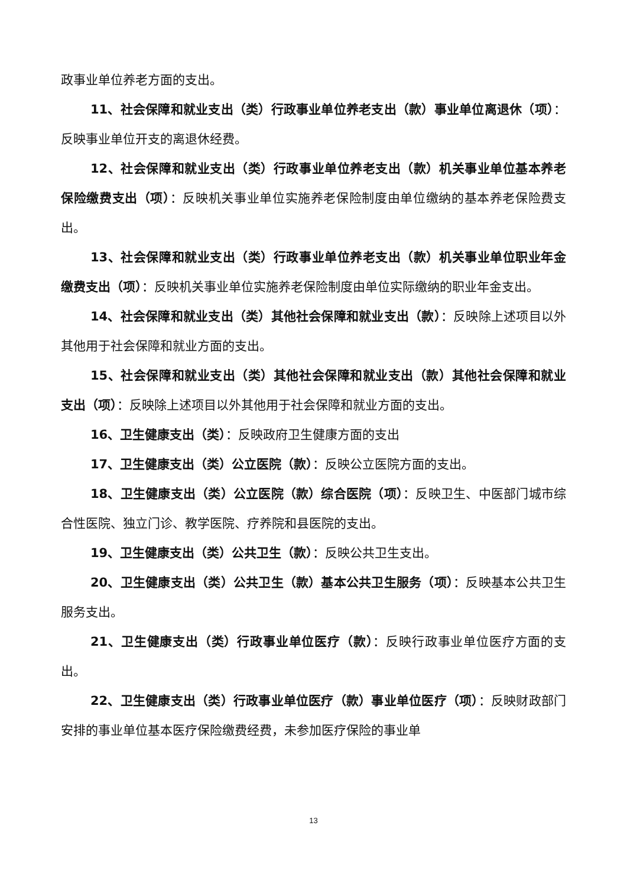政事业单位养老方面的支出。
11、社会保障和就业支出（类）行政事业单位养老支出（款）事业单位离退休（项）：反映事业单位开支的离退休经费。
12、社会保障和就业支出（类）行政事业单位养老支出（款）机关事业单位基本养老保险缴费支出（项）：反映机关事业单位实施养老保险制度由单位缴纳的基本养老保险费支出。
13、社会保障和就业支出（类）行政事业单位养老支出（款）机关事业单位职业年金缴费支出（项）：反映机关事业单位实施养老保险制度由单位实际缴纳的职业年金支出。
14、社会保障和就业支出（类）其他社会保障和就业支出（款）：反映除上述项目以外其他用于社会保障和就业方面的支出。
15、社会保障和就业支出（类）其他社会保障和就业支出（款）其他社会保障和就业支出（项）：反映除上述项目以外其他用于社会保障和就业方面的支出。
16、卫生健康支出（类）：反映政府卫生健康方面的支出
17、卫生健康支出（类）公立医院（款）：反映公立医院方面的支出。
18、卫生健康支出（类）公立医院（款）综合医院（项）：反映卫生、中医部门城市综合性医院、独立门诊、教学医院、疗养院和县医院的支出。
19、卫生健康支出（类）公共卫生（款）：反映公共卫生支出。
20、卫生健康支出（类）公共卫生（款）基本公共卫生服务（项）：反映基本公共卫生服务支出。
21、卫生健康支出（类）行政事业单位医疗（款）：反映行政事业单位医疗方面的支出。
22、卫生健康支出（类）行政事业单位医疗（款）事业单位医疗（项）：反映财政部门安排的事业单位基本医疗保险缴费经费，未参加医疗保险的事业单
13